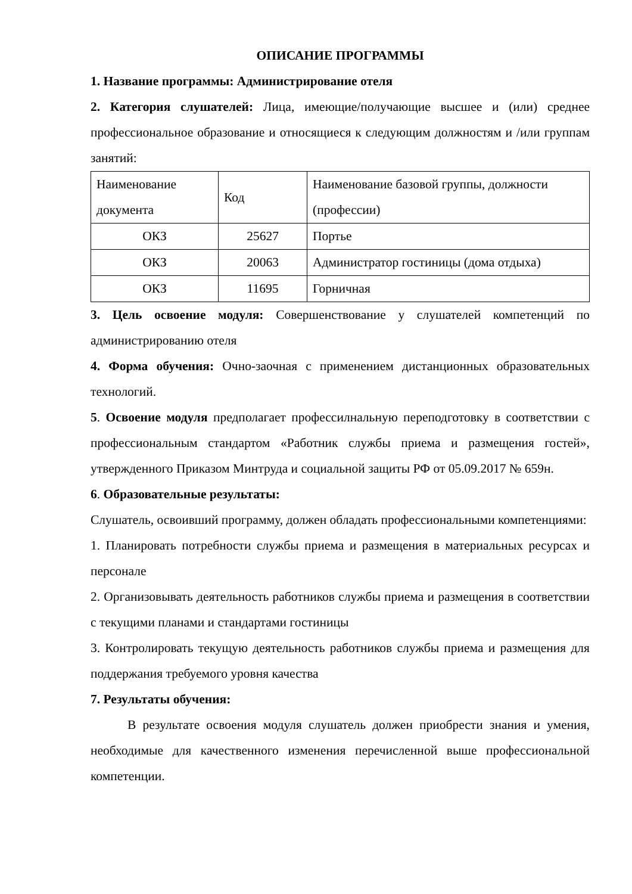ОПИСАНИЕ ПРОГРАММЫ
1. Название программы: Администрирование отеля
2. Категория слушателей: Лица, имеющие/получающие высшее и (или) среднее профессиональное образование и относящиеся к следующим должностям и /или группам занятий:
| Наименование документа | Код | Наименование базовой группы, должности (профессии) |
| ОКЗ | 25627 | Портье |
| ОКЗ | 20063 | Администратор гостиницы (дома отдыха) |
| ОКЗ | 11695 | Горничная |
3. Цель освоение модуля: Совершенствование у слушателей компетенций по администрированию отеля
4. Форма обучения: Очно-заочная с применением дистанционных образовательных технологий.
5. Освоение модуля предполагает профессилнальную переподготовку в соответствии с профессиональным стандартом «Работник службы приема и размещения гостей», утвержденного Приказом Минтруда и социальной защиты РФ от 05.09.2017 № 659н.
6. Образовательные результаты:
Слушатель, освоивший программу, должен обладать профессиональными компетенциями:
1. Планировать потребности службы приема и размещения в материальных ресурсах и персонале
2. Организовывать деятельность работников службы приема и размещения в соответствии с текущими планами и стандартами гостиницы
3. Контролировать текущую деятельность работников службы приема и размещения для поддержания требуемого уровня качества
7. Результаты обучения:
В результате освоения модуля слушатель должен приобрести знания и умения, необходимые для качественного изменения перечисленной выше профессиональной компетенции.